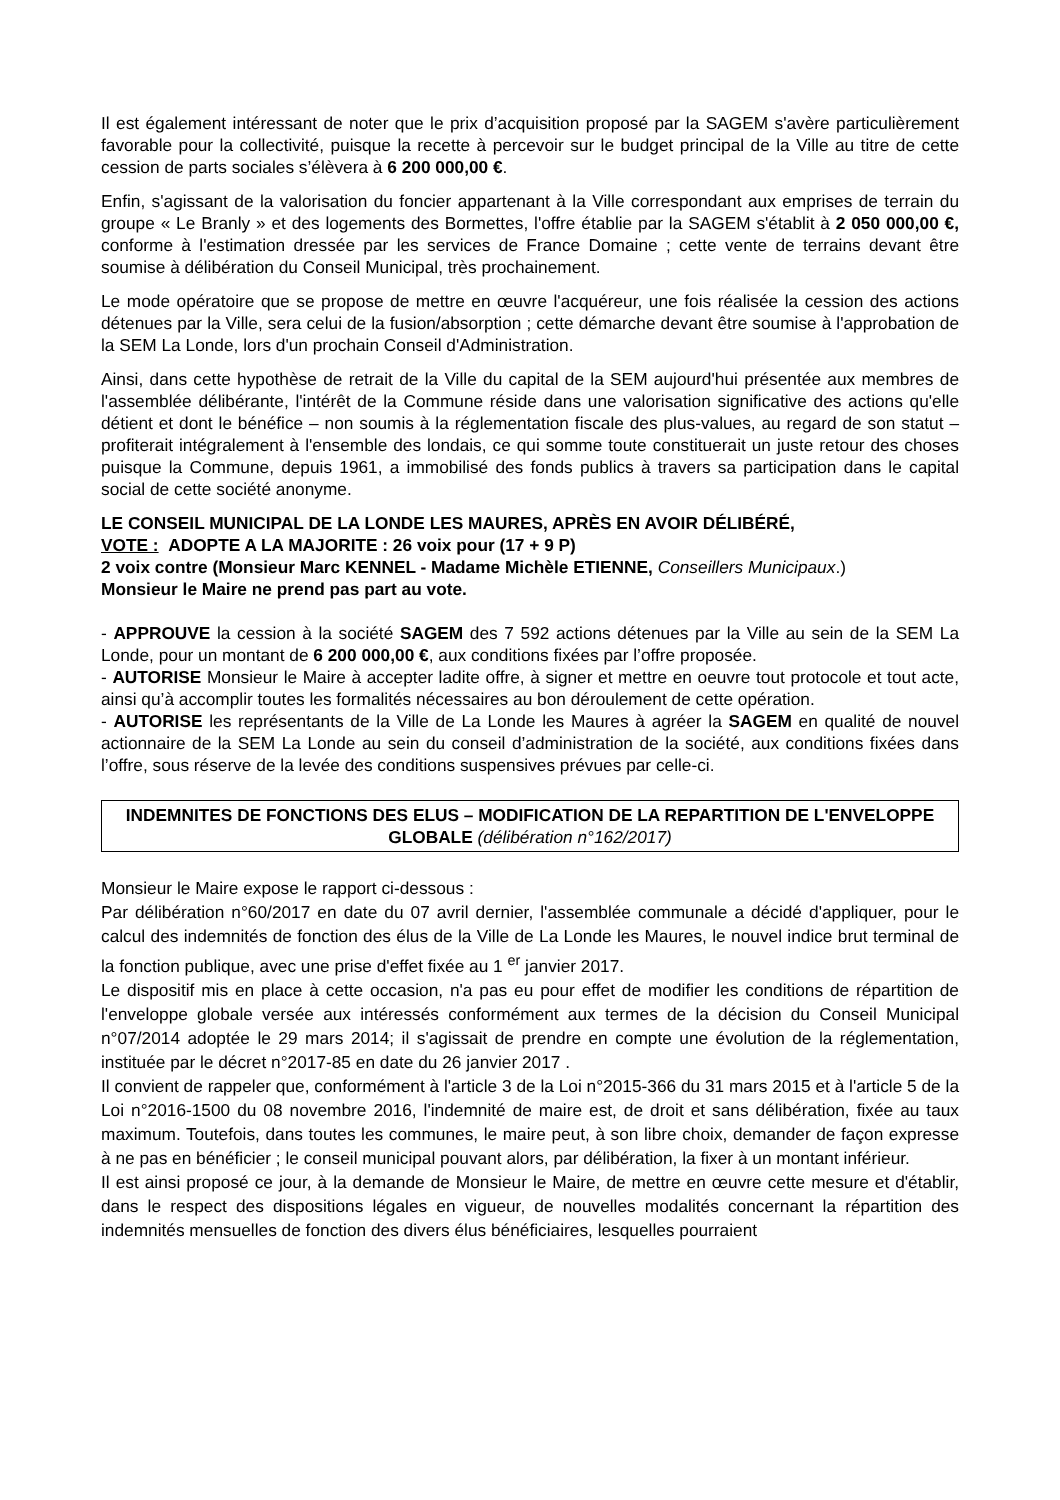Il est également intéressant de noter que le prix d’acquisition proposé par la SAGEM s'avère particulièrement favorable pour la collectivité, puisque la recette à percevoir sur le budget principal de la Ville au titre de cette cession de parts sociales s’élèvera à 6 200 000,00 €.
Enfin, s'agissant de la valorisation du foncier appartenant à la Ville correspondant aux emprises de terrain du groupe « Le Branly » et des logements des Bormettes, l'offre établie par la SAGEM s'établit à 2 050 000,00 €, conforme à l'estimation dressée par les services de France Domaine ; cette vente de terrains devant être soumise à délibération du Conseil Municipal, très prochainement.
Le mode opératoire que se propose de mettre en œuvre l'acquéreur, une fois réalisée la cession des actions détenues par la Ville, sera celui de la fusion/absorption ; cette démarche devant être soumise à l'approbation de la SEM La Londe, lors d'un prochain Conseil d'Administration.
Ainsi, dans cette hypothèse de retrait de la Ville du capital de la SEM aujourd'hui présentée aux membres de l'assemblée délibérante, l'intérêt de la Commune réside dans une valorisation significative des actions qu'elle détient et dont le bénéfice – non soumis à la réglementation fiscale des plus-values, au regard de son statut – profiterait intégralement à l'ensemble des londais, ce qui somme toute constituerait un juste retour des choses puisque la Commune, depuis 1961, a immobilisé des fonds publics à travers sa participation dans le capital social de cette société anonyme.
LE CONSEIL MUNICIPAL DE LA LONDE LES MAURES, APRÈS EN AVOIR DÉLIBÉRÉ,
VOTE : ADOPTE A LA MAJORITE : 26 voix pour (17 + 9 P)
2 voix contre (Monsieur Marc KENNEL - Madame Michèle ETIENNE, Conseillers Municipaux.)
Monsieur le Maire ne prend pas part au vote.
- APPROUVE la cession à la société SAGEM des 7 592 actions détenues par la Ville au sein de la SEM La Londe, pour un montant de 6 200 000,00 €, aux conditions fixées par l’offre proposée.
- AUTORISE Monsieur le Maire à accepter ladite offre, à signer et mettre en oeuvre tout protocole et tout acte, ainsi qu’à accomplir toutes les formalités nécessaires au bon déroulement de cette opération.
- AUTORISE les représentants de la Ville de La Londe les Maures à agréer la SAGEM en qualité de nouvel actionnaire de la SEM La Londe au sein du conseil d’administration de la société, aux conditions fixées dans l’offre, sous réserve de la levée des conditions suspensives prévues par celle-ci.
INDEMNITES DE FONCTIONS DES ELUS – MODIFICATION DE LA REPARTITION DE L'ENVELOPPE GLOBALE (délibération n°162/2017)
Monsieur le Maire expose le rapport ci-dessous :
Par délibération n°60/2017 en date du 07 avril dernier, l'assemblée communale a décidé d'appliquer, pour le calcul des indemnités de fonction des élus de la Ville de La Londe les Maures, le nouvel indice brut terminal de la fonction publique, avec une prise d'effet fixée au 1 <sup>er</sup> janvier 2017.
Le dispositif mis en place à cette occasion, n'a pas eu pour effet de modifier les conditions de répartition de l'enveloppe globale versée aux intéressés conformément aux termes de la décision du Conseil Municipal n°07/2014 adoptée le 29 mars 2014; il s'agissait de prendre en compte une évolution de la réglementation, instituée par le décret n°2017-85 en date du 26 janvier 2017 .
Il convient de rappeler que, conformément à l'article 3 de la Loi n°2015-366 du 31 mars 2015 et à l'article 5 de la Loi n°2016-1500 du 08 novembre 2016, l'indemnité de maire est, de droit et sans délibération, fixée au taux maximum. Toutefois, dans toutes les communes, le maire peut, à son libre choix, demander de façon expresse à ne pas en bénéficier ; le conseil municipal pouvant alors, par délibération, la fixer à un montant inférieur.
Il est ainsi proposé ce jour, à la demande de Monsieur le Maire, de mettre en œuvre cette mesure et d'établir, dans le respect des dispositions légales en vigueur, de nouvelles modalités concernant la répartition des indemnités mensuelles de fonction des divers élus bénéficiaires, lesquelles pourraient